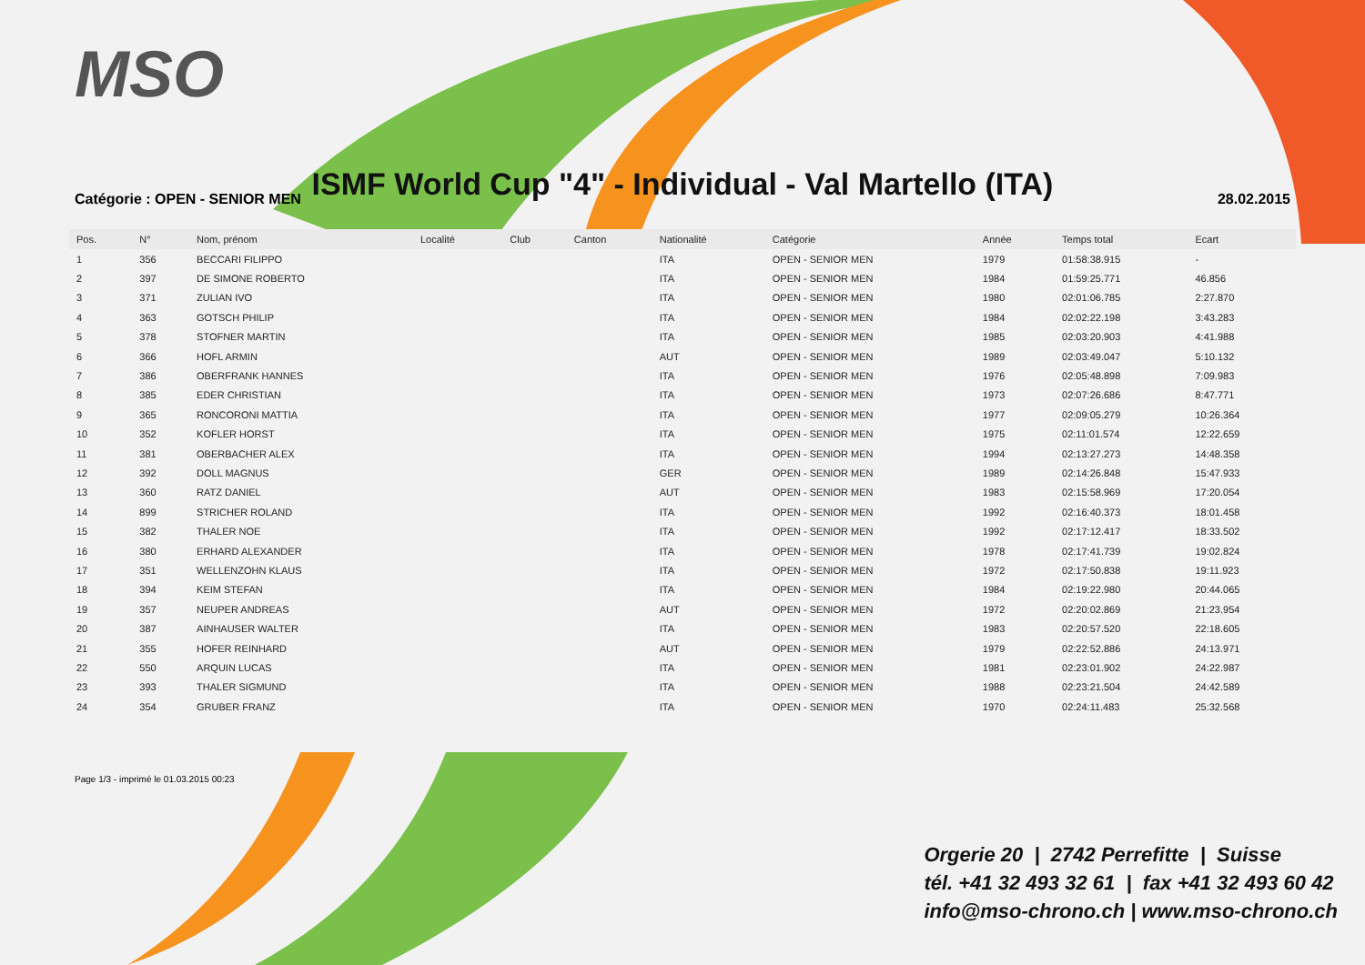MSO
ISMF World Cup "4" - Individual - Val Martello (ITA)
Catégorie : OPEN - SENIOR MEN 28.02.2015
| Pos. | N° | Nom, prénom | Localité | Club | Canton | Nationalité | Catégorie | Année | Temps total | Ecart |
| --- | --- | --- | --- | --- | --- | --- | --- | --- | --- | --- |
| 1 | 356 | BECCARI FILIPPO | | | | ITA | OPEN - SENIOR MEN | 1979 | 01:58:38.915 | - |
| 2 | 397 | DE SIMONE ROBERTO | | | | ITA | OPEN - SENIOR MEN | 1984 | 01:59:25.771 | 46.856 |
| 3 | 371 | ZULIAN IVO | | | | ITA | OPEN - SENIOR MEN | 1980 | 02:01:06.785 | 2:27.870 |
| 4 | 363 | GOTSCH PHILIP | | | | ITA | OPEN - SENIOR MEN | 1984 | 02:02:22.198 | 3:43.283 |
| 5 | 378 | STOFNER MARTIN | | | | ITA | OPEN - SENIOR MEN | 1985 | 02:03:20.903 | 4:41.988 |
| 6 | 366 | HOFL ARMIN | | | | AUT | OPEN - SENIOR MEN | 1989 | 02:03:49.047 | 5:10.132 |
| 7 | 386 | OBERFRANK HANNES | | | | ITA | OPEN - SENIOR MEN | 1976 | 02:05:48.898 | 7:09.983 |
| 8 | 385 | EDER CHRISTIAN | | | | ITA | OPEN - SENIOR MEN | 1973 | 02:07:26.686 | 8:47.771 |
| 9 | 365 | RONCORONI MATTIA | | | | ITA | OPEN - SENIOR MEN | 1977 | 02:09:05.279 | 10:26.364 |
| 10 | 352 | KOFLER HORST | | | | ITA | OPEN - SENIOR MEN | 1975 | 02:11:01.574 | 12:22.659 |
| 11 | 381 | OBERBACHER ALEX | | | | ITA | OPEN - SENIOR MEN | 1994 | 02:13:27.273 | 14:48.358 |
| 12 | 392 | DOLL MAGNUS | | | | GER | OPEN - SENIOR MEN | 1989 | 02:14:26.848 | 15:47.933 |
| 13 | 360 | RATZ DANIEL | | | | AUT | OPEN - SENIOR MEN | 1983 | 02:15:58.969 | 17:20.054 |
| 14 | 899 | STRICHER ROLAND | | | | ITA | OPEN - SENIOR MEN | 1992 | 02:16:40.373 | 18:01.458 |
| 15 | 382 | THALER NOE | | | | ITA | OPEN - SENIOR MEN | 1992 | 02:17:12.417 | 18:33.502 |
| 16 | 380 | ERHARD ALEXANDER | | | | ITA | OPEN - SENIOR MEN | 1978 | 02:17:41.739 | 19:02.824 |
| 17 | 351 | WELLENZOHN KLAUS | | | | ITA | OPEN - SENIOR MEN | 1972 | 02:17:50.838 | 19:11.923 |
| 18 | 394 | KEIM STEFAN | | | | ITA | OPEN - SENIOR MEN | 1984 | 02:19:22.980 | 20:44.065 |
| 19 | 357 | NEUPER ANDREAS | | | | AUT | OPEN - SENIOR MEN | 1972 | 02:20:02.869 | 21:23.954 |
| 20 | 387 | AINHAUSER WALTER | | | | ITA | OPEN - SENIOR MEN | 1983 | 02:20:57.520 | 22:18.605 |
| 21 | 355 | HOFER REINHARD | | | | AUT | OPEN - SENIOR MEN | 1979 | 02:22:52.886 | 24:13.971 |
| 22 | 550 | ARQUIN LUCAS | | | | ITA | OPEN - SENIOR MEN | 1981 | 02:23:01.902 | 24:22.987 |
| 23 | 393 | THALER SIGMUND | | | | ITA | OPEN - SENIOR MEN | 1988 | 02:23:21.504 | 24:42.589 |
| 24 | 354 | GRUBER FRANZ | | | | ITA | OPEN - SENIOR MEN | 1970 | 02:24:11.483 | 25:32.568 |
Page 1/3 - imprimé le 01.03.2015 00:23
Orgerie 20 | 2742 Perrefitte | Suisse
tél. +41 32 493 32 61 | fax +41 32 493 60 42
info@mso-chrono.ch | www.mso-chrono.ch